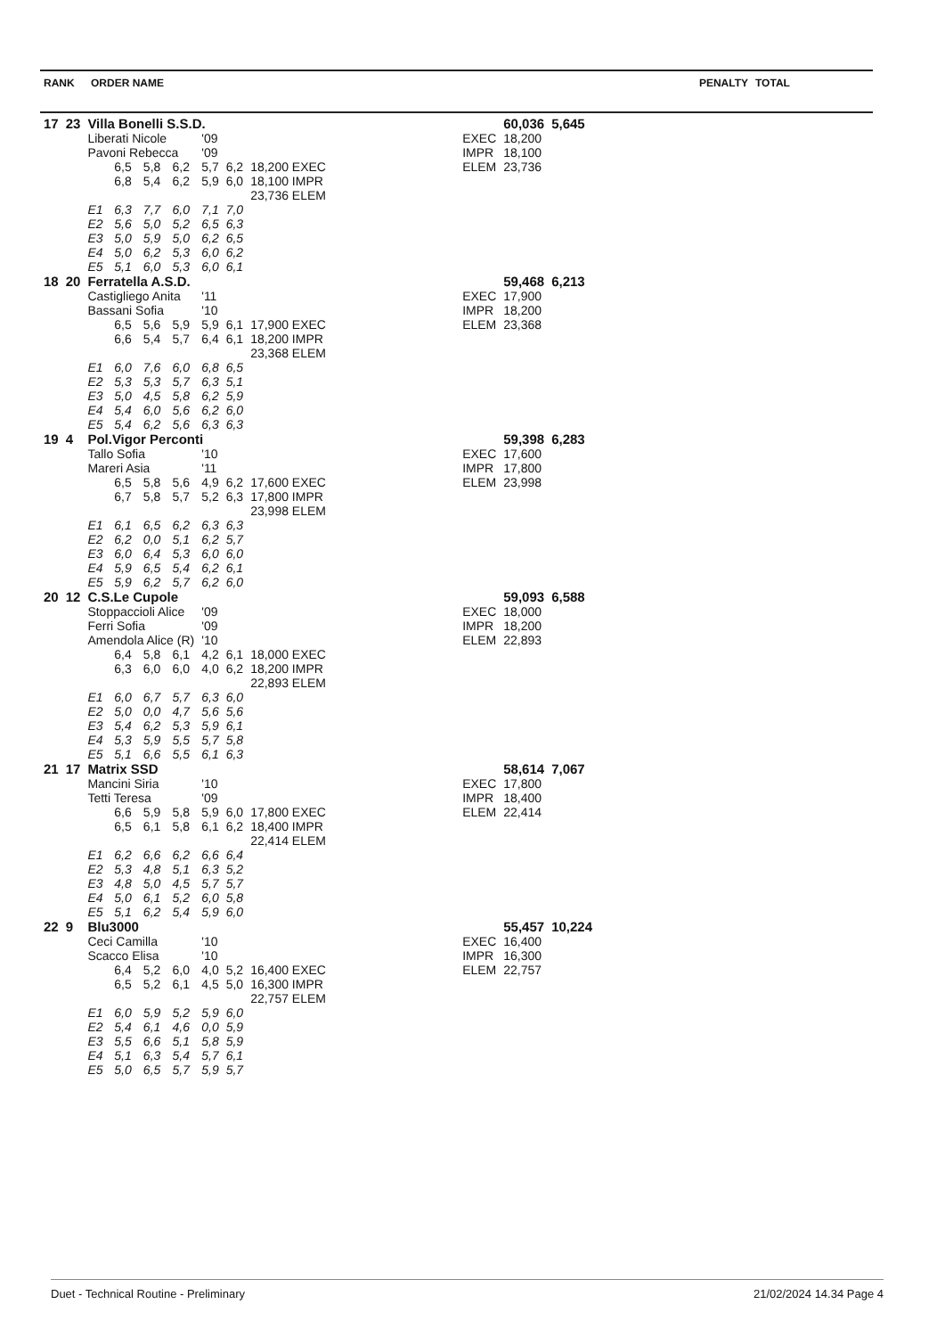| RANK | ORDER NAME | PENALTY | TOTAL |
| 17 | 23 | Villa Bonelli S.S.D. | | | | | | | | 60,036 | 5,645 |
| | | Liberati Nicole | | | | '09 | | | EXEC | 18,200 | |
| | | Pavoni Rebecca | | | | '09 | | | IMPR | 18,100 | |
| | | | 6,5 | 5,8 | 6,2 | 5,7 | 6,2 | 18,200 EXEC | ELEM | 23,736 | |
| | | | 6,8 | 5,4 | 6,2 | 5,9 | 6,0 | 18,100 IMPR | | | |
| | | | | | | | | 23,736 ELEM | | | |
| | | E1 | 6,3 | 7,7 | 6,0 | 7,1 | 7,0 | | | | |
| | | E2 | 5,6 | 5,0 | 5,2 | 6,5 | 6,3 | | | | |
| | | E3 | 5,0 | 5,9 | 5,0 | 6,2 | 6,5 | | | | |
| | | E4 | 5,0 | 6,2 | 5,3 | 6,0 | 6,2 | | | | |
| | | E5 | 5,1 | 6,0 | 5,3 | 6,0 | 6,1 | | | | |
| 18 | 20 | Ferratella A.S.D. | | | | | | | | 59,468 | 6,213 |
| | | Castigliego Anita | | | | '11 | | | EXEC | 17,900 | |
| | | Bassani Sofia | | | | '10 | | | IMPR | 18,200 | |
| | | | 6,5 | 5,6 | 5,9 | 5,9 | 6,1 | 17,900 EXEC | ELEM | 23,368 | |
| | | | 6,6 | 5,4 | 5,7 | 6,4 | 6,1 | 18,200 IMPR | | | |
| | | | | | | | | 23,368 ELEM | | | |
| | | E1 | 6,0 | 7,6 | 6,0 | 6,8 | 6,5 | | | | |
| | | E2 | 5,3 | 5,3 | 5,7 | 6,3 | 5,1 | | | | |
| | | E3 | 5,0 | 4,5 | 5,8 | 6,2 | 5,9 | | | | |
| | | E4 | 5,4 | 6,0 | 5,6 | 6,2 | 6,0 | | | | |
| | | E5 | 5,4 | 6,2 | 5,6 | 6,3 | 6,3 | | | | |
| 19 | 4 | Pol.Vigor Perconti | | | | | | | | 59,398 | 6,283 |
| | | Tallo Sofia | | | | '10 | | | EXEC | 17,600 | |
| | | Mareri Asia | | | | '11 | | | IMPR | 17,800 | |
| | | | 6,5 | 5,8 | 5,6 | 4,9 | 6,2 | 17,600 EXEC | ELEM | 23,998 | |
| | | | 6,7 | 5,8 | 5,7 | 5,2 | 6,3 | 17,800 IMPR | | | |
| | | | | | | | | 23,998 ELEM | | | |
| | | E1 | 6,1 | 6,5 | 6,2 | 6,3 | 6,3 | | | | |
| | | E2 | 6,2 | 0,0 | 5,1 | 6,2 | 5,7 | | | | |
| | | E3 | 6,0 | 6,4 | 5,3 | 6,0 | 6,0 | | | | |
| | | E4 | 5,9 | 6,5 | 5,4 | 6,2 | 6,1 | | | | |
| | | E5 | 5,9 | 6,2 | 5,7 | 6,2 | 6,0 | | | | |
| 20 | 12 | C.S.Le Cupole | | | | | | | | 59,093 | 6,588 |
| | | Stoppaccioli Alice | | | | '09 | | | EXEC | 18,000 | |
| | | Ferri Sofia | | | | '09 | | | IMPR | 18,200 | |
| | | Amendola Alice (R) | | | | '10 | | | ELEM | 22,893 | |
| | | | 6,4 | 5,8 | 6,1 | 4,2 | 6,1 | 18,000 EXEC | | | |
| | | | 6,3 | 6,0 | 6,0 | 4,0 | 6,2 | 18,200 IMPR | | | |
| | | | | | | | | 22,893 ELEM | | | |
| | | E1 | 6,0 | 6,7 | 5,7 | 6,3 | 6,0 | | | | |
| | | E2 | 5,0 | 0,0 | 4,7 | 5,6 | 5,6 | | | | |
| | | E3 | 5,4 | 6,2 | 5,3 | 5,9 | 6,1 | | | | |
| | | E4 | 5,3 | 5,9 | 5,5 | 5,7 | 5,8 | | | | |
| | | E5 | 5,1 | 6,6 | 5,5 | 6,1 | 6,3 | | | | |
| 21 | 17 | Matrix SSD | | | | | | | | 58,614 | 7,067 |
| | | Mancini Siria | | | | '10 | | | EXEC | 17,800 | |
| | | Tetti Teresa | | | | '09 | | | IMPR | 18,400 | |
| | | | 6,6 | 5,9 | 5,8 | 5,9 | 6,0 | 17,800 EXEC | ELEM | 22,414 | |
| | | | 6,5 | 6,1 | 5,8 | 6,1 | 6,2 | 18,400 IMPR | | | |
| | | | | | | | | 22,414 ELEM | | | |
| | | E1 | 6,2 | 6,6 | 6,2 | 6,6 | 6,4 | | | | |
| | | E2 | 5,3 | 4,8 | 5,1 | 6,3 | 5,2 | | | | |
| | | E3 | 4,8 | 5,0 | 4,5 | 5,7 | 5,7 | | | | |
| | | E4 | 5,0 | 6,1 | 5,2 | 6,0 | 5,8 | | | | |
| | | E5 | 5,1 | 6,2 | 5,4 | 5,9 | 6,0 | | | | |
| 22 | 9 | Blu3000 | | | | | | | | 55,457 | 10,224 |
| | | Ceci Camilla | | | | '10 | | | EXEC | 16,400 | |
| | | Scacco Elisa | | | | '10 | | | IMPR | 16,300 | |
| | | | 6,4 | 5,2 | 6,0 | 4,0 | 5,2 | 16,400 EXEC | ELEM | 22,757 | |
| | | | 6,5 | 5,2 | 6,1 | 4,5 | 5,0 | 16,300 IMPR | | | |
| | | | | | | | | 22,757 ELEM | | | |
| | | E1 | 6,0 | 5,9 | 5,2 | 5,9 | 6,0 | | | | |
| | | E2 | 5,4 | 6,1 | 4,6 | 0,0 | 5,9 | | | | |
| | | E3 | 5,5 | 6,6 | 5,1 | 5,8 | 5,9 | | | | |
| | | E4 | 5,1 | 6,3 | 5,4 | 5,7 | 6,1 | | | | |
| | | E5 | 5,0 | 6,5 | 5,7 | 5,9 | 5,7 | | | | |
Duet - Technical Routine - Preliminary 21/02/2024 14.34 Page 4